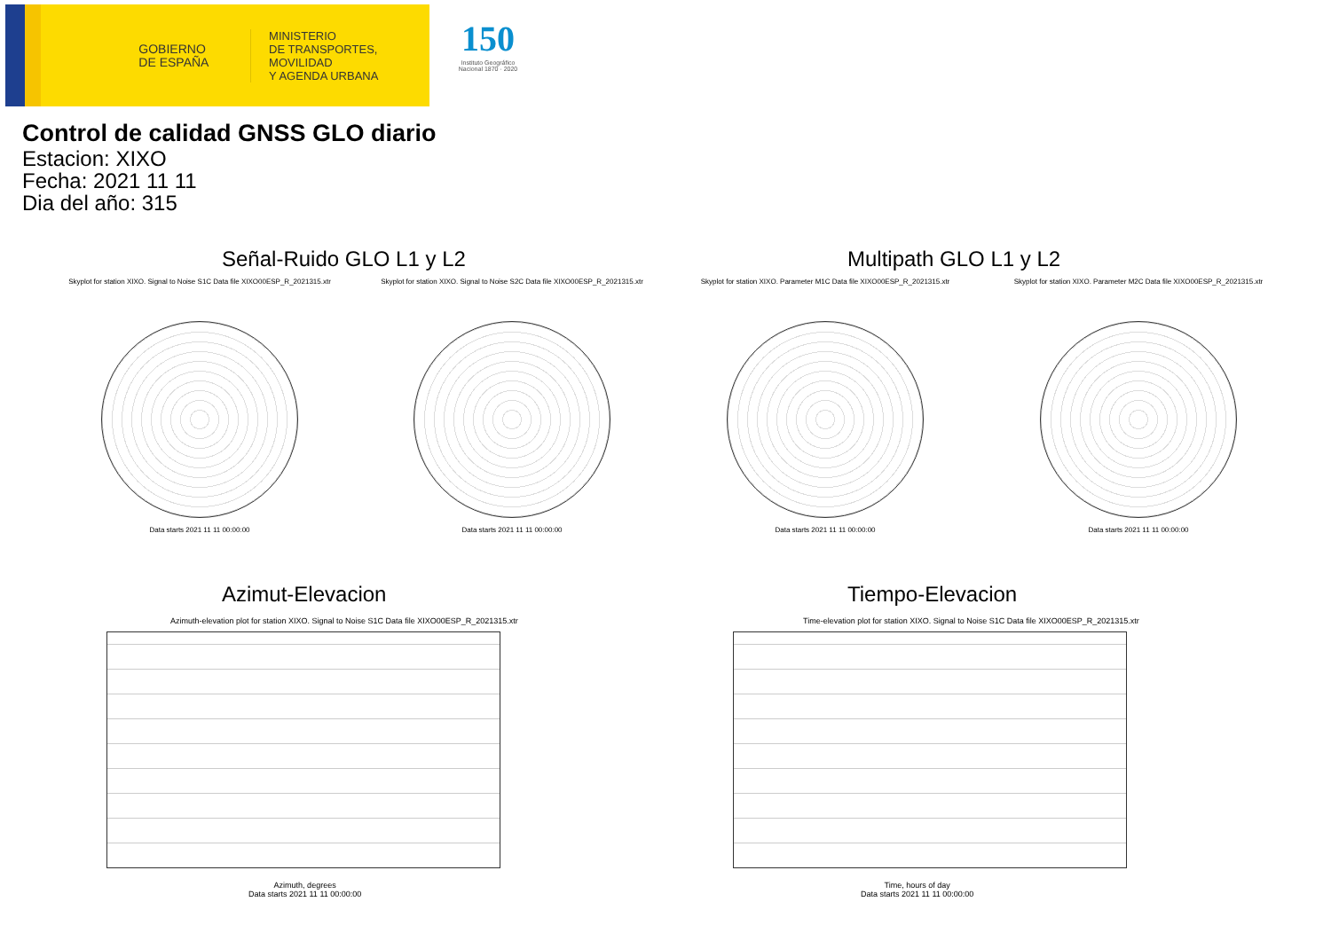GOBIERNO
DE ESPAÑA
MINISTERIO
DE TRANSPORTES, MOVILIDAD
Y AGENDA URBANA
150
Instituto Geográfico Nacional 1870 · 2020
Control de calidad GNSS GLO diario
Estacion: XIXO
Fecha: 2021 11 11
Dia del año: 315
Señal-Ruido GLO L1 y L2 Multipath GLO L1 y L2
Skyplot for station XIXO. Signal to Noise S1C Data file XIXO00ESP_R_2021315.xtr
Data starts 2021 11 11 00:00:00
Skyplot for station XIXO. Signal to Noise S2C Data file XIXO00ESP_R_2021315.xtr
Data starts 2021 11 11 00:00:00
Skyplot for station XIXO. Parameter M1C Data file XIXO00ESP_R_2021315.xtr
Data starts 2021 11 11 00:00:00
Skyplot for station XIXO. Parameter M2C Data file XIXO00ESP_R_2021315.xtr
Data starts 2021 11 11 00:00:00
Azimut-Elevacion Tiempo-Elevacion
Azimuth-elevation plot for station XIXO. Signal to Noise S1C Data file XIXO00ESP_R_2021315.xtr
Azimuth, degrees
Data starts 2021 11 11 00:00:00
Time-elevation plot for station XIXO. Signal to Noise S1C Data file XIXO00ESP_R_2021315.xtr
Time, hours of day
Data starts 2021 11 11 00:00:00